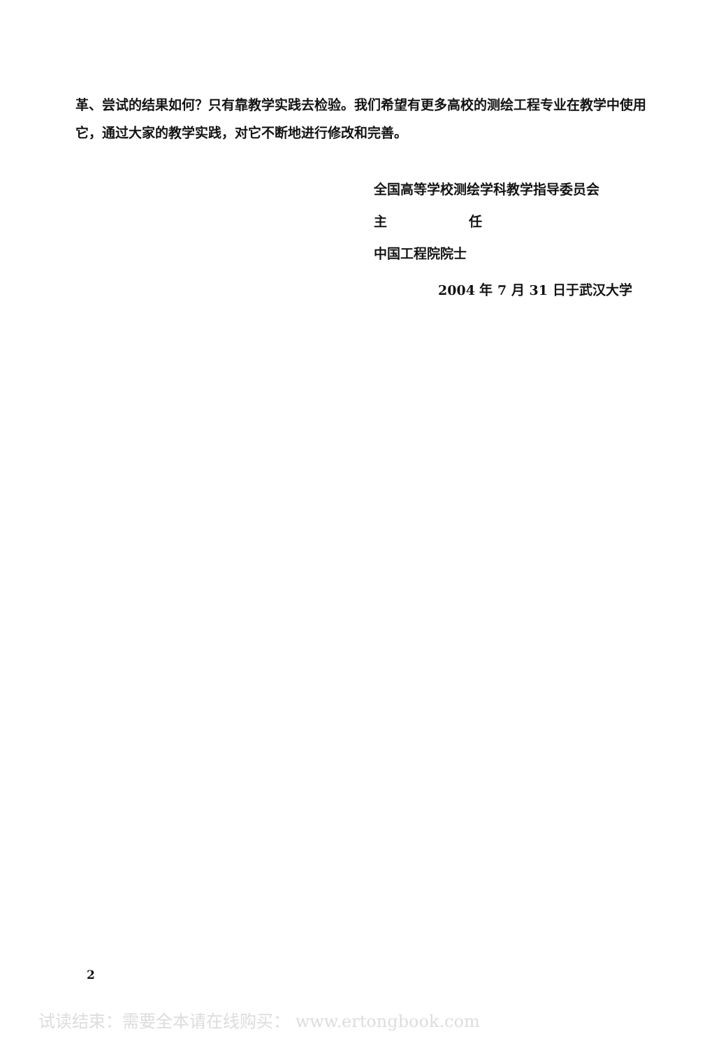革、尝试的结果如何？只有靠教学实践去检验。我们希望有更多高校的测绘工程专业在教学中使用它，通过大家的教学实践，对它不断地进行修改和完善。
全国高等学校测绘学科教学指导委员会
主 任
中国工程院院士
2004 年 7 月 31 日于武汉大学
2
试读结束：需要全本请在线购买： www.ertongbook.com